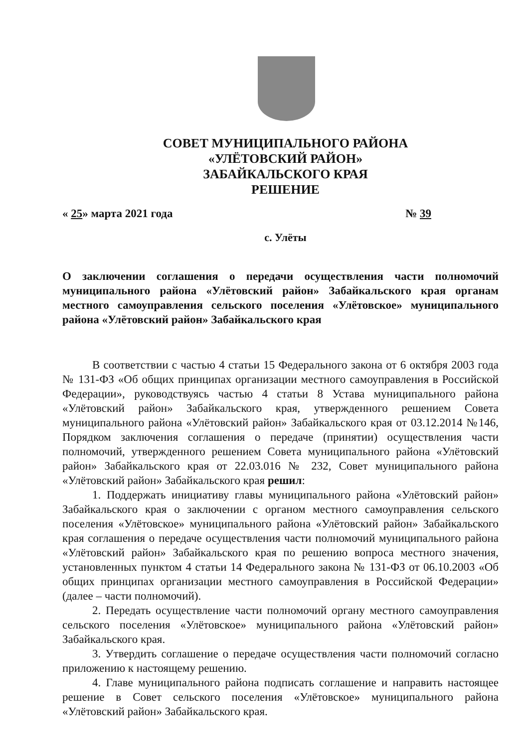СОВЕТ МУНИЦИПАЛЬНОГО РАЙОНА
«УЛЁТОВСКИЙ РАЙОН»
ЗАБАЙКАЛЬСКОГО КРАЯ
РЕШЕНИЕ
« 25» марта 2021 года № 39
с. Улёты
О заключении соглашения о передачи осуществления части полномочий муниципального района «Улётовский район» Забайкальского края органам местного самоуправления сельского поселения «Улётовское» муниципального района «Улётовский район» Забайкальского края
В соответствии с частью 4 статьи 15 Федерального закона от 6 октября 2003 года № 131-ФЗ «Об общих принципах организации местного самоуправления в Российской Федерации», руководствуясь частью 4 статьи 8 Устава муниципального района «Улётовский район» Забайкальского края, утвержденного решением Совета муниципального района «Улётовский район» Забайкальского края от 03.12.2014 №146, Порядком заключения соглашения о передаче (принятии) осуществления части полномочий, утвержденного решением Совета муниципального района «Улётовский район» Забайкальского края от 22.03.016 № 232, Совет муниципального района «Улётовский район» Забайкальского края решил:
1. Поддержать инициативу главы муниципального района «Улётовский район» Забайкальского края о заключении с органом местного самоуправления сельского поселения «Улётовское» муниципального района «Улётовский район» Забайкальского края соглашения о передаче осуществления части полномочий муниципального района «Улётовский район» Забайкальского края по решению вопроса местного значения, установленных пунктом 4 статьи 14 Федерального закона № 131-ФЗ от 06.10.2003 «Об общих принципах организации местного самоуправления в Российской Федерации» (далее – части полномочий).
2. Передать осуществление части полномочий органу местного самоуправления сельского поселения «Улётовское» муниципального района «Улётовский район» Забайкальского края.
3. Утвердить соглашение о передаче осуществления части полномочий согласно приложению к настоящему решению.
4. Главе муниципального района подписать соглашение и направить настоящее решение в Совет сельского поселения «Улётовское» муниципального района «Улётовский район» Забайкальского края.